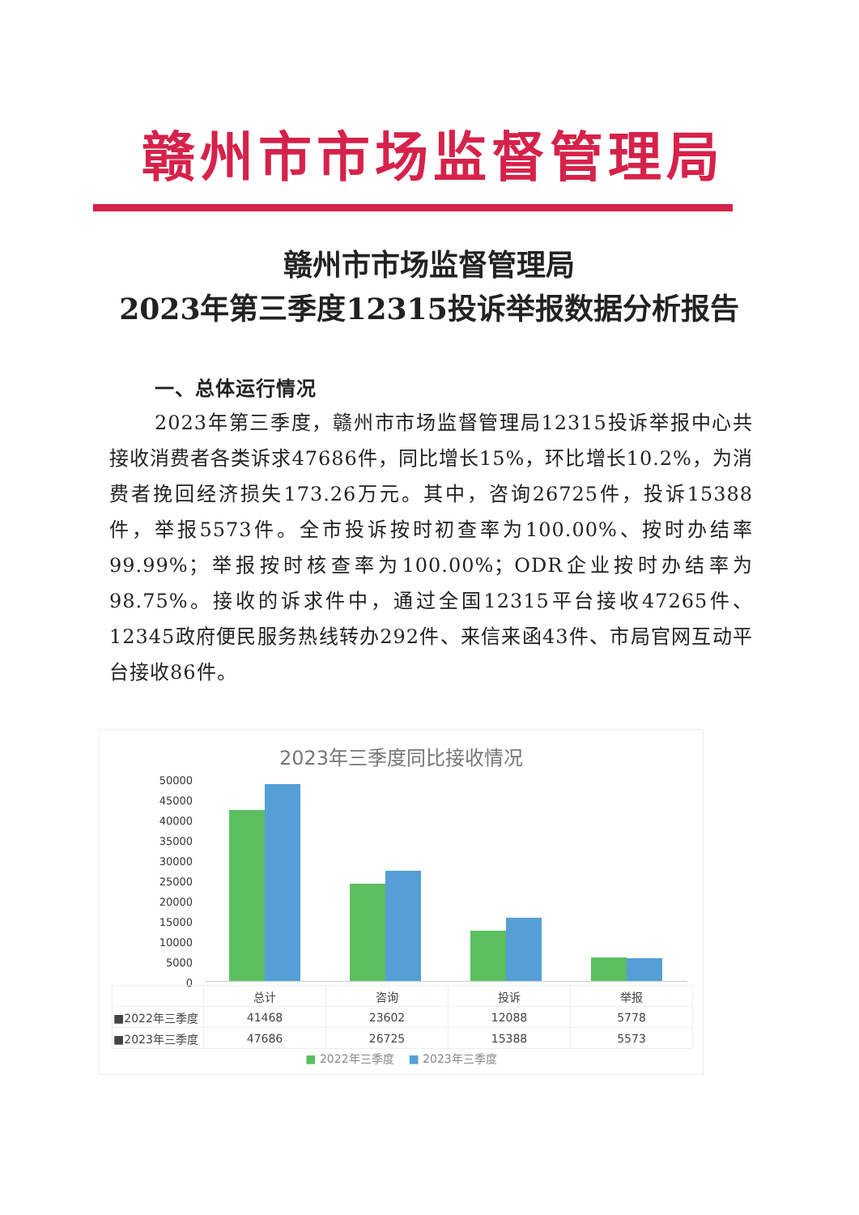赣州市市场监督管理局
赣州市市场监督管理局
2023年第三季度12315投诉举报数据分析报告
一、总体运行情况
2023年第三季度，赣州市市场监督管理局12315投诉举报中心共接收消费者各类诉求47686件，同比增长15%，环比增长10.2%，为消费者挽回经济损失173.26万元。其中，咨询26725件，投诉15388件，举报5573件。全市投诉按时初查率为100.00%、按时办结率99.99%；举报按时核查率为100.00%；ODR企业按时办结率为98.75%。接收的诉求件中，通过全国12315平台接收47265件、12345政府便民服务热线转办292件、来信来函43件、市局官网互动平台接收86件。
2023年三季度同比接收情况
50000
45000
40000
35000
30000
25000
20000
15000
10000
5000
0
| | 总计 | 咨询 | 投诉 | 举报 |
| --- | --- | --- | --- | --- |
| ■2022年三季度 | 41468 | 23602 | 12088 | 5778 |
| ■2023年三季度 | 47686 | 26725 | 15388 | 5573 |
■ 2022年三季度 ■ 2023年三季度